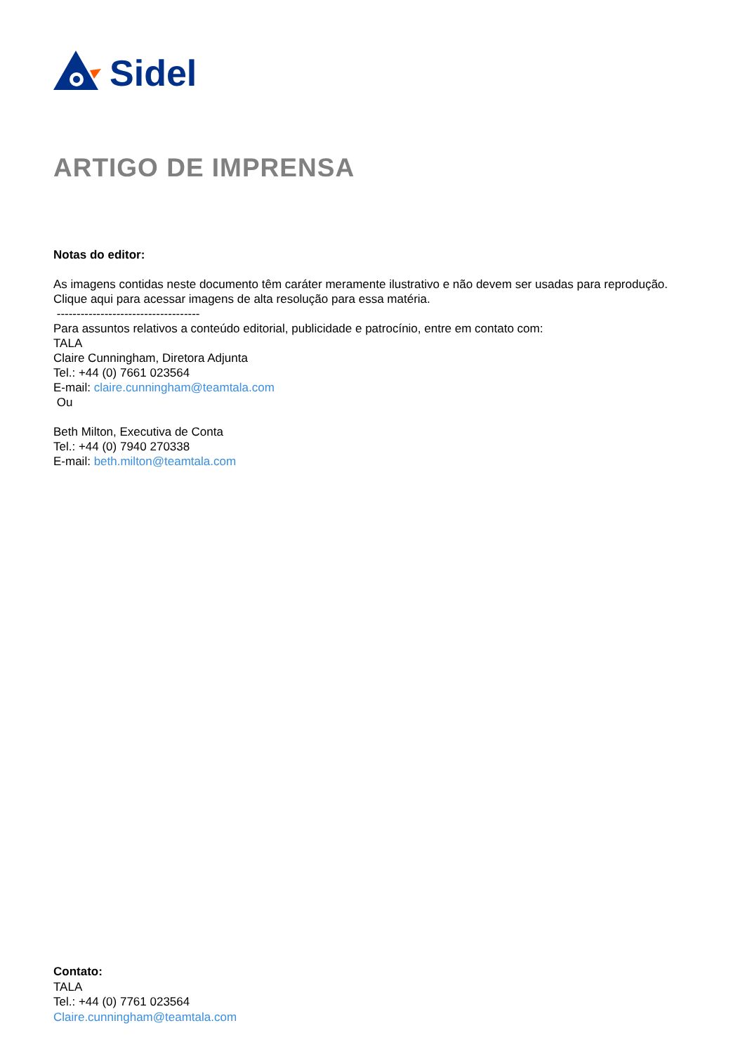Sidel
ARTIGO DE IMPRENSA
Notas do editor:
As imagens contidas neste documento têm caráter meramente ilustrativo e não devem ser usadas para reprodução. Clique aqui para acessar imagens de alta resolução para essa matéria.
------------------------------------
Para assuntos relativos a conteúdo editorial, publicidade e patrocínio, entre em contato com:
TALA
Claire Cunningham, Diretora Adjunta
Tel.: +44 (0) 7661 023564
E-mail: claire.cunningham@teamtala.com
Ou
Beth Milton, Executiva de Conta
Tel.: +44 (0) 7940 270338
E-mail: beth.milton@teamtala.com
Contato:
TALA
Tel.: +44 (0) 7761 023564
Claire.cunningham@teamtala.com